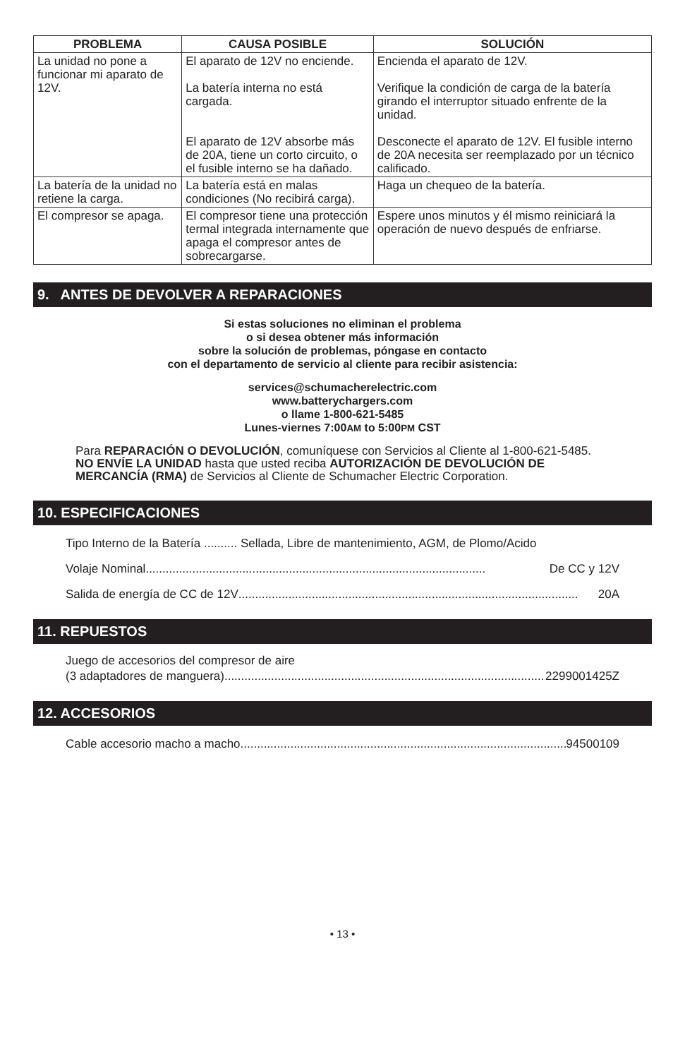| PROBLEMA | CAUSA POSIBLE | SOLUCIÓN |
| --- | --- | --- |
| La unidad no pone a funcionar mi aparato de 12V. | El aparato de 12V no enciende. La batería interna no está cargada. El aparato de 12V absorbe más de 20A, tiene un corto circuito, o el fusible interno se ha dañado. | Encienda el aparato de 12V. Verifique la condición de carga de la batería girando el interruptor situado enfrente de la unidad. Desconecte el aparato de 12V. El fusible interno de 20A necesita ser reemplazado por un técnico calificado. |
| La batería de la unidad no retiene la carga. | La batería está en malas condiciones (No recibirá carga). | Haga un chequeo de la batería. |
| El compresor se apaga. | El compresor tiene una protección termal integrada internamente que apaga el compresor antes de sobrecargarse. | Espere unos minutos y él mismo reiniciará la operación de nuevo después de enfriarse. |
9. ANTES DE DEVOLVER A REPARACIONES
Si estas soluciones no eliminan el problema
o si desea obtener más información
sobre la solución de problemas, póngase en contacto
con el departamento de servicio al cliente para recibir asistencia:
services@schumacherelectric.com
www.batterychargers.com
o llame 1-800-621-5485
Lunes-viernes 7:00AM to 5:00PM CST
Para REPARACIÓN O DEVOLUCIÓN, comuníquese con Servicios al Cliente al 1-800-621-5485. NO ENVÍE LA UNIDAD hasta que usted reciba AUTORIZACIÓN DE DEVOLUCIÓN DE MERCANCÍA (RMA) de Servicios al Cliente de Schumacher Electric Corporation.
10. ESPECIFICACIONES
Tipo Interno de la Batería .......... Sellada, Libre de mantenimiento, AGM, de Plomo/Acido
Volaje Nominal...................................................................................................... De CC y 12V
Salida de energía de CC de 12V...................................................................................................... 20A
11. REPUESTOS
Juego de accesorios del compresor de aire
(3 adaptadores de manguera)...................................................................................................... 2299001425Z
12. ACCESORIOS
Cable accesorio macho a macho...................................................................................................... 94500109
• 13 •